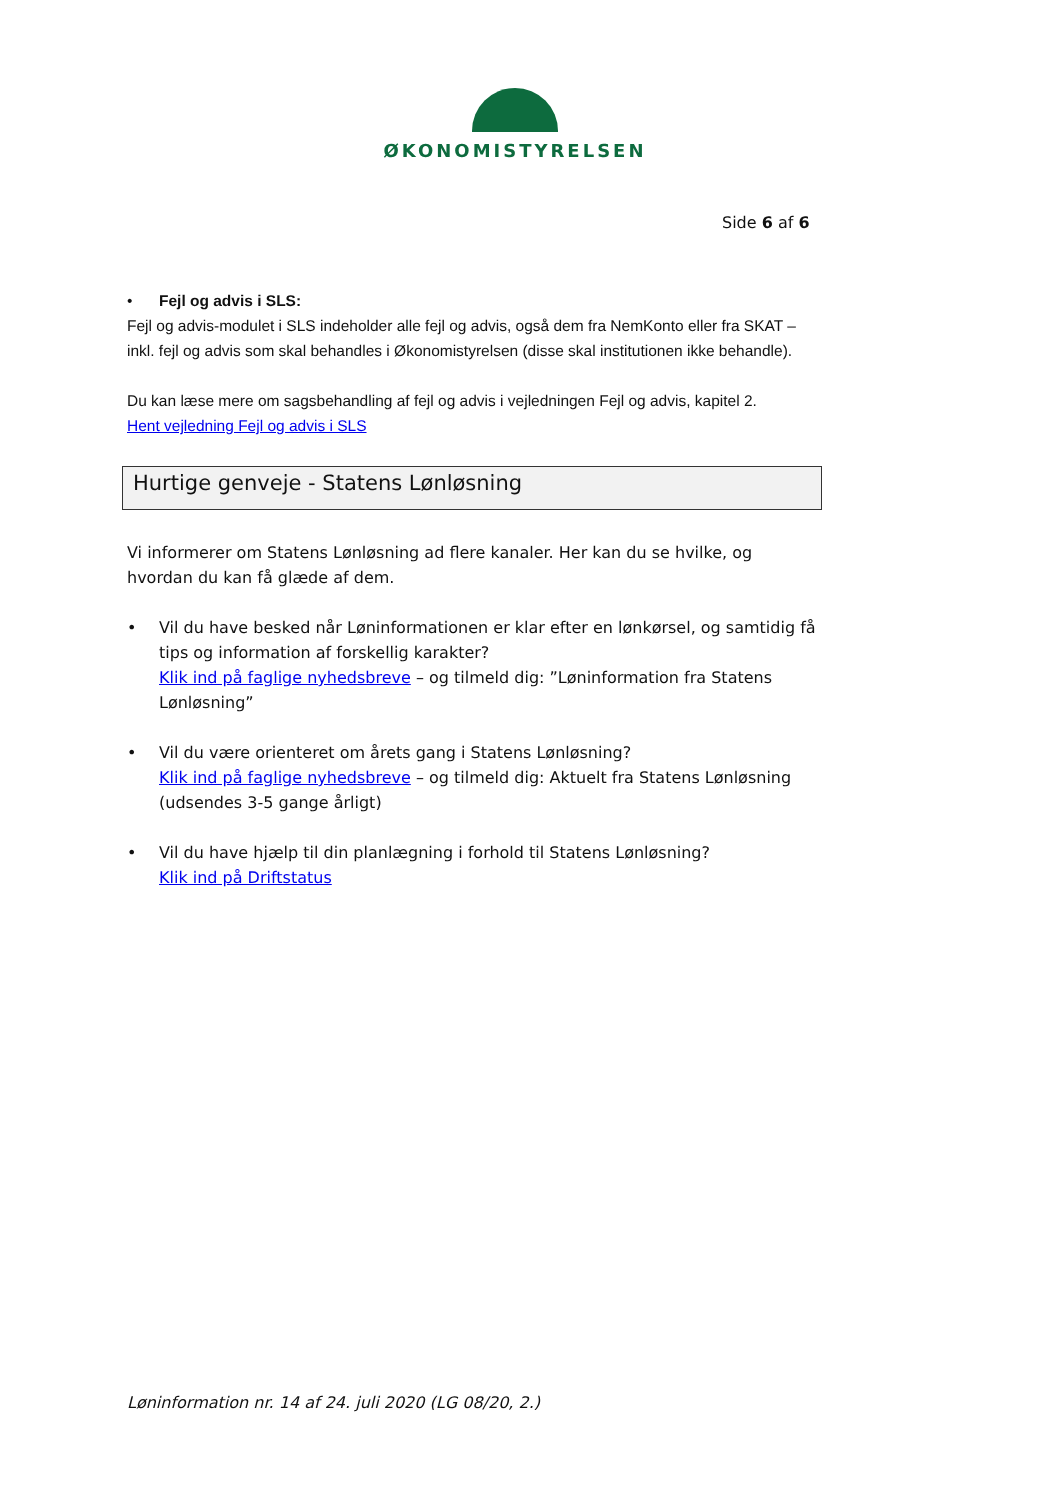ØKONOMISTYRELSEN
Side 6 af 6
• Fejl og advis i SLS:
Fejl og advis-modulet i SLS indeholder alle fejl og advis, også dem fra NemKonto eller fra SKAT – inkl. fejl og advis som skal behandles i Økonomistyrelsen (disse skal institutionen ikke behandle).
Du kan læse mere om sagsbehandling af fejl og advis i vejledningen Fejl og advis, kapitel 2.
Hent vejledning Fejl og advis i SLS
Hurtige genveje - Statens Lønløsning
Vi informerer om Statens Lønløsning ad flere kanaler. Her kan du se hvilke, og hvordan du kan få glæde af dem.
• Vil du have besked når Løninformationen er klar efter en lønkørsel, og samtidig få tips og information af forskellig karakter?
Klik ind på faglige nyhedsbreve – og tilmeld dig: ”Løninformation fra Statens Lønløsning”
• Vil du være orienteret om årets gang i Statens Lønløsning?
Klik ind på faglige nyhedsbreve – og tilmeld dig: Aktuelt fra Statens Lønløsning (udsendes 3-5 gange årligt)
• Vil du have hjælp til din planlægning i forhold til Statens Lønløsning?
Klik ind på Driftstatus
Løninformation nr. 14 af 24. juli 2020 (LG 08/20, 2.)